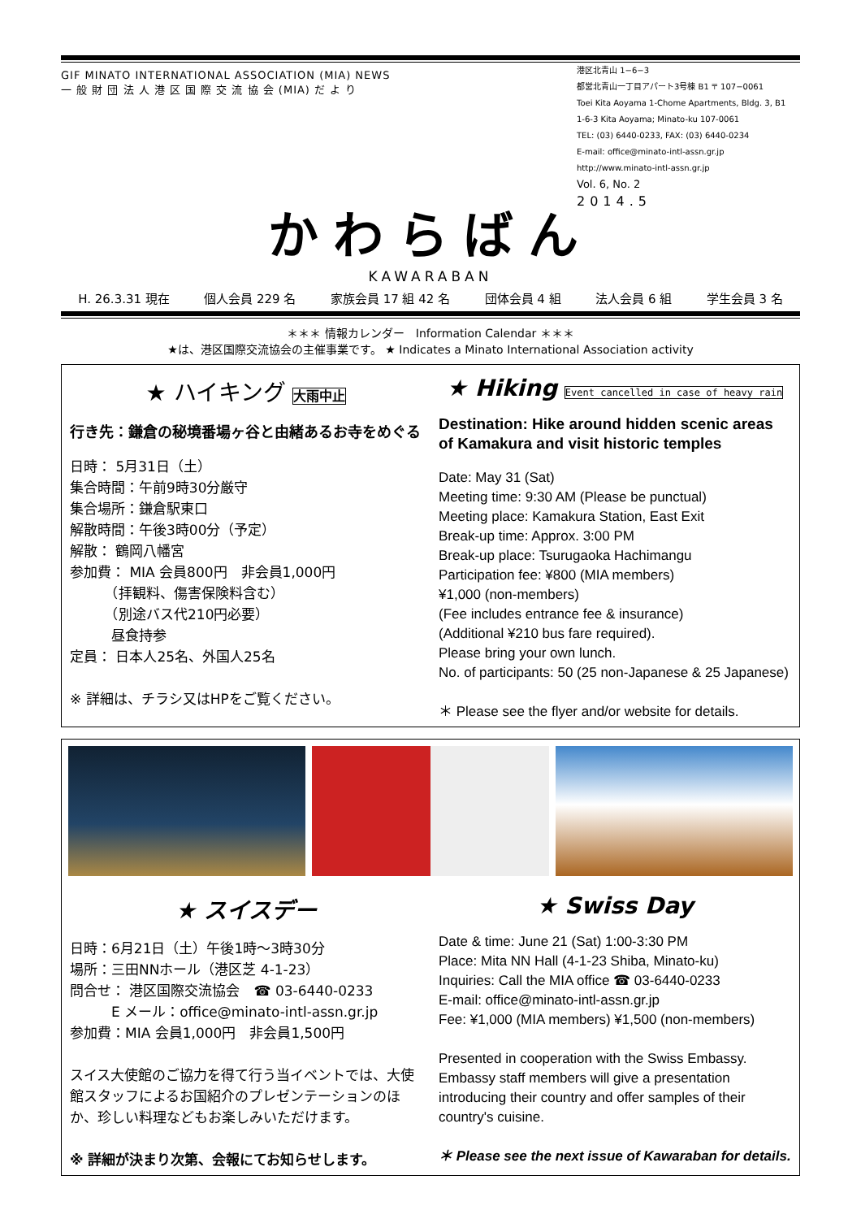GIF MINATO INTERNATIONAL ASSOCIATION (MIA) NEWS
一 般 財 団 法 人 港 区 国 際 交 流 協 会 (MIA) だ よ り
港区北青山 1−6−3
都営北青山一丁目アパート3号棟 B1 〒 107−0061
Toei Kita Aoyama 1-Chome Apartments, Bldg. 3, B1
1-6-3 Kita Aoyama; Minato-ku 107-0061
TEL: (03) 6440-0233, FAX: (03) 6440-0234
E-mail: office@minato-intl-assn.gr.jp
http://www.minato-intl-assn.gr.jp
Vol. 6, No. 2
2014.5
かわらばん
KAWARABAN
H. 26.3.31 現在 個人会員 229 名 家族会員 17 組 42 名 団体会員 4 組 法人会員 6 組 学生会員 3 名
＊＊＊ 情報カレンダー　Information Calendar ＊＊＊
★は、港区国際交流協会の主催事業です。 ★ Indicates a Minato International Association activity
★ ハイキング 大雨中止
行き先：鎌倉の秘境番場ヶ谷と由緒あるお寺をめぐる
日時： 5月31日（土）
集合時間：午前9時30分厳守
集合場所：鎌倉駅東口
解散時間：午後3時00分（予定）
解散： 鶴岡八幡宮
参加費： MIA 会員800円　非会員1,000円
　　　（拝観料、傷害保険料含む）
　　　（別途バス代210円必要）
　　　昼食持参
定員： 日本人25名、外国人25名
※ 詳細は、チラシ又はHPをご覧ください。
★ Hiking Event cancelled in case of heavy rain
Destination: Hike around hidden scenic areas of Kamakura and visit historic temples
Date: May 31 (Sat)
Meeting time: 9:30 AM (Please be punctual)
Meeting place: Kamakura Station, East Exit
Break-up time: Approx. 3:00 PM
Break-up place: Tsurugaoka Hachimangu
Participation fee: ¥800 (MIA members)
¥1,000 (non-members)
(Fee includes entrance fee & insurance)
(Additional ¥210 bus fare required).
Please bring your own lunch.
No. of participants: 50 (25 non-Japanese & 25 Japanese)
＊ Please see the flyer and/or website for details.
★ スイスデー
日時：6月21日（土）午後1時～3時30分
場所：三田NNホール（港区芝 4-1-23）
問合せ： 港区国際交流協会　☎ 03-6440-0233
　　　E メール：office@minato-intl-assn.gr.jp
参加費：MIA 会員1,000円　非会員1,500円
スイス大使館のご協力を得て行う当イベントでは、大使館スタッフによるお国紹介のプレゼンテーションのほか、珍しい料理などもお楽しみいただけます。
※ 詳細が決まり次第、会報にてお知らせします。
★ Swiss Day
Date & time: June 21 (Sat) 1:00-3:30 PM
Place: Mita NN Hall (4-1-23 Shiba, Minato-ku)
Inquiries: Call the MIA office ☎ 03-6440-0233
E-mail: office@minato-intl-assn.gr.jp
Fee: ¥1,000 (MIA members) ¥1,500 (non-members)
Presented in cooperation with the Swiss Embassy. Embassy staff members will give a presentation introducing their country and offer samples of their country's cuisine.
＊ Please see the next issue of Kawaraban for details.